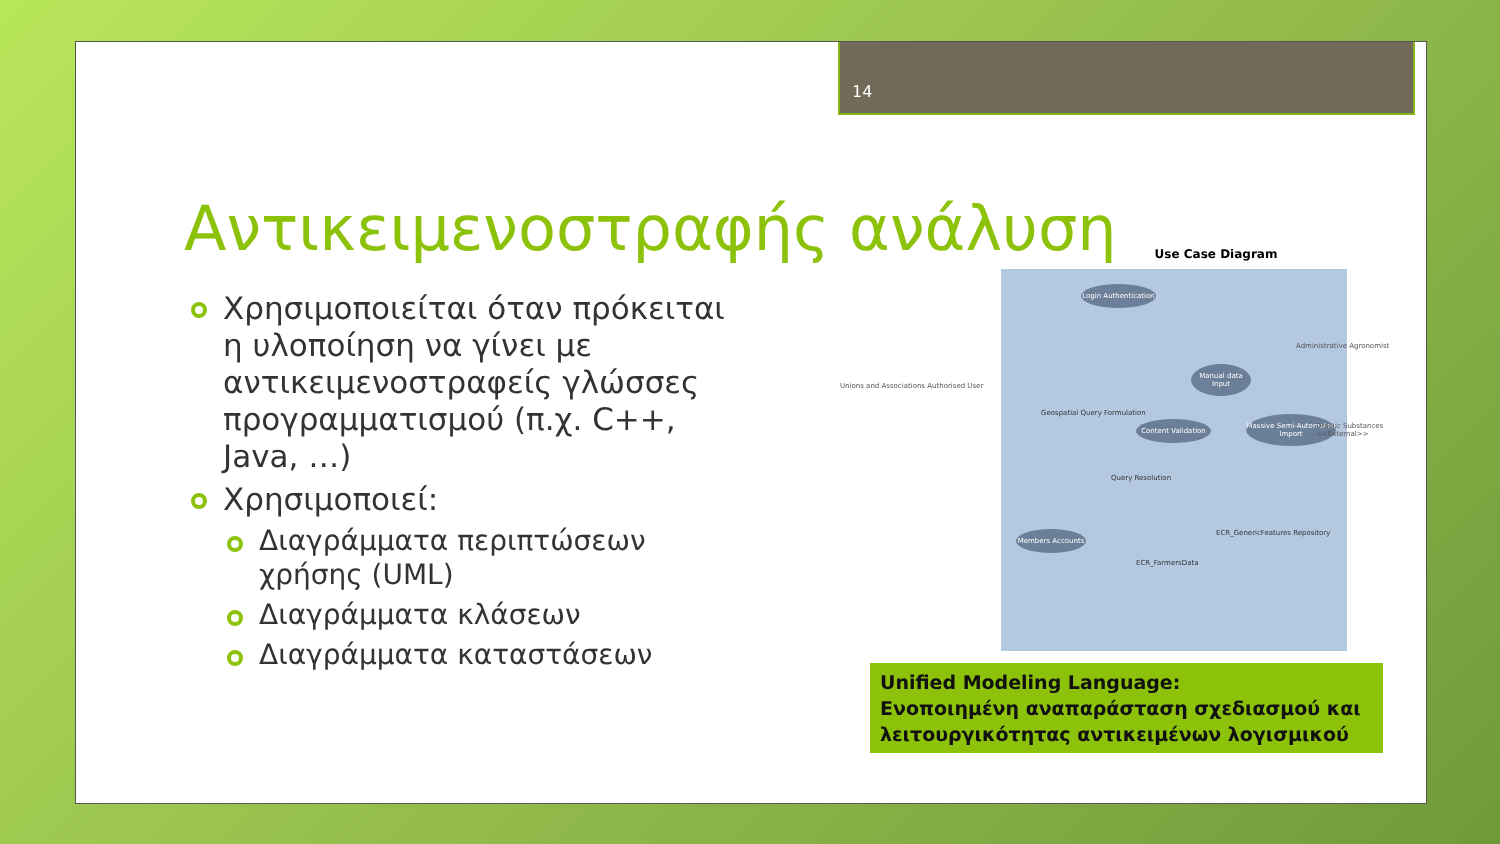14
Αντικειμενοστραφής ανάλυση
Χρησιμοποιείται όταν πρόκειται η υλοποίηση να γίνει με αντικειμενοστραφείς γλώσσες προγραμματισμού (π.χ. C++, Java, …)
Χρησιμοποιεί:
Διαγράμματα περιπτώσεων χρήσης (UML)
Διαγράμματα κλάσεων
Διαγράμματα καταστάσεων
Use Case Diagram
Login Authentication
Manual data Input
Content Validation
Massive Semi-Automated Import
Members Accounts
Geospatial Query Formulation
Query Resolution
ECR_FarmersData
ECR_GenericFeatures Repository
Unions and Associations Authorised User
Administrative Agronomist
Drastic Substances <<External>>
Unified Modeling Language:
Ενοποιημένη αναπαράσταση σχεδιασμού και λειτουργικότητας αντικειμένων λογισμικού